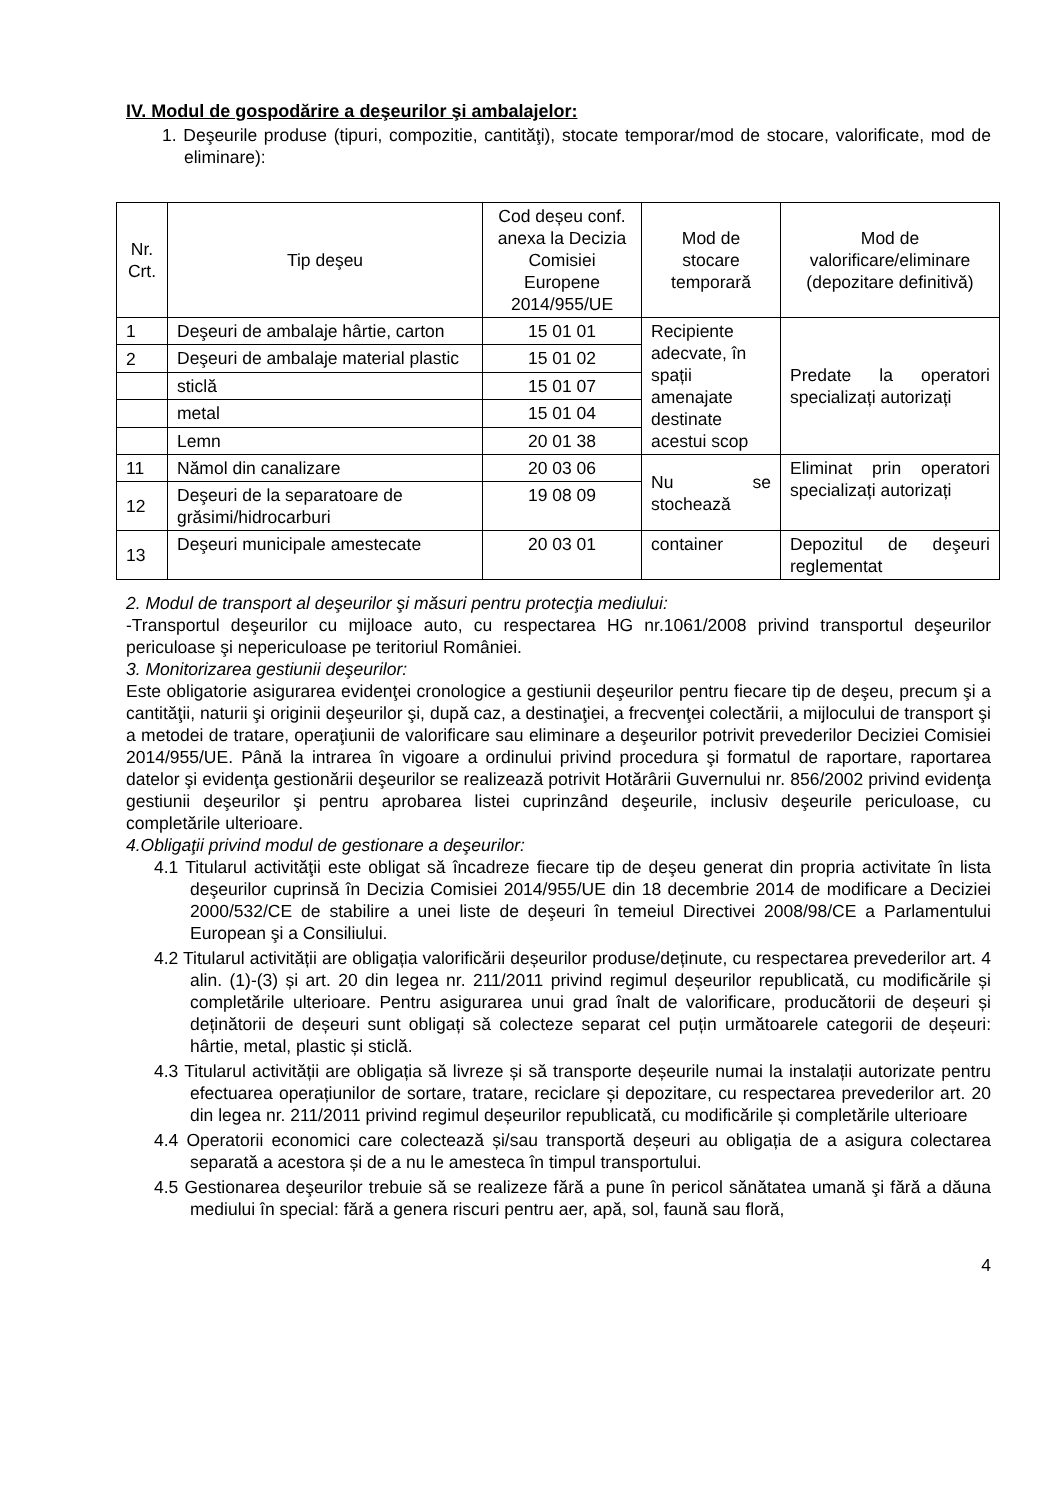IV. Modul de gospodărire a deşeurilor şi ambalajelor:
1. Deşeurile produse (tipuri, compozitie, cantităţi), stocate temporar/mod de stocare, valorificate, mod de eliminare):
| Nr. Crt. | Tip deşeu | Cod deșeu conf. anexa la Decizia Comisiei Europene 2014/955/UE | Mod de stocare temporară | Mod de valorificare/eliminare (depozitare definitivă) |
| --- | --- | --- | --- | --- |
| 1 | Deşeuri de ambalaje hârtie, carton | 15 01 01 | Recipiente adecvate, în spații amenajate destinate acestui scop | Predate la operatori specializați autorizați |
| 2 | Deşeuri de ambalaje material plastic | 15 01 02 | | |
| | sticlă | 15 01 07 | | |
| | metal | 15 01 04 | | |
| | Lemn | 20 01 38 | | |
| 11 | Nămol din canalizare | 20 03 06 | Nu se stochează | Eliminat prin operatori specializați autorizați |
| 12 | Deşeuri de la separatoare de grăsimi/hidrocarburi | 19 08 09 | | |
| 13 | Deşeuri municipale amestecate | 20 03 01 | container | Depozitul de deşeuri reglementat |
2. Modul de transport al deşeurilor şi măsuri pentru protecţia mediului:
-Transportul deşeurilor cu mijloace auto, cu respectarea HG nr.1061/2008 privind transportul deşeurilor periculoase şi nepericuloase pe teritoriul României.
3. Monitorizarea gestiunii deşeurilor:
Este obligatorie asigurarea evidenţei cronologice a gestiunii deşeurilor pentru fiecare tip de deşeu, precum şi a cantităţii, naturii şi originii deşeurilor şi, după caz, a destinaţiei, a frecvenţei colectării, a mijlocului de transport şi a metodei de tratare, operaţiunii de valorificare sau eliminare a deşeurilor potrivit prevederilor Deciziei Comisiei 2014/955/UE. Până la intrarea în vigoare a ordinului privind procedura şi formatul de raportare, raportarea datelor şi evidenţa gestionării deşeurilor se realizează potrivit Hotărârii Guvernului nr. 856/2002 privind evidenţa gestiunii deşeurilor şi pentru aprobarea listei cuprinzând deşeurile, inclusiv deşeurile periculoase, cu completările ulterioare.
4.Obligaţii privind modul de gestionare a deşeurilor:
4.1 Titularul activităţii este obligat să încadreze fiecare tip de deşeu generat din propria activitate în lista deşeurilor cuprinsă în Decizia Comisiei 2014/955/UE din 18 decembrie 2014 de modificare a Deciziei 2000/532/CE de stabilire a unei liste de deşeuri în temeiul Directivei 2008/98/CE a Parlamentului European şi a Consiliului.
4.2 Titularul activității are obligația valorificării deșeurilor produse/deținute, cu respectarea prevederilor art. 4 alin. (1)-(3) și art. 20 din legea nr. 211/2011 privind regimul deșeurilor republicată, cu modificările și completările ulterioare. Pentru asigurarea unui grad înalt de valorificare, producătorii de deșeuri și deținătorii de deșeuri sunt obligați să colecteze separat cel puțin următoarele categorii de deșeuri: hârtie, metal, plastic și sticlă.
4.3 Titularul activității are obligația să livreze și să transporte deșeurile numai la instalații autorizate pentru efectuarea operațiunilor de sortare, tratare, reciclare și depozitare, cu respectarea prevederilor art. 20 din legea nr. 211/2011 privind regimul deșeurilor republicată, cu modificările și completările ulterioare
4.4 Operatorii economici care colectează și/sau transportă deșeuri au obligația de a asigura colectarea separată a acestora și de a nu le amesteca în timpul transportului.
4.5 Gestionarea deşeurilor trebuie să se realizeze fără a pune în pericol sănătatea umană şi fără a dăuna mediului în special: fără a genera riscuri pentru aer, apă, sol, faună sau floră,
4